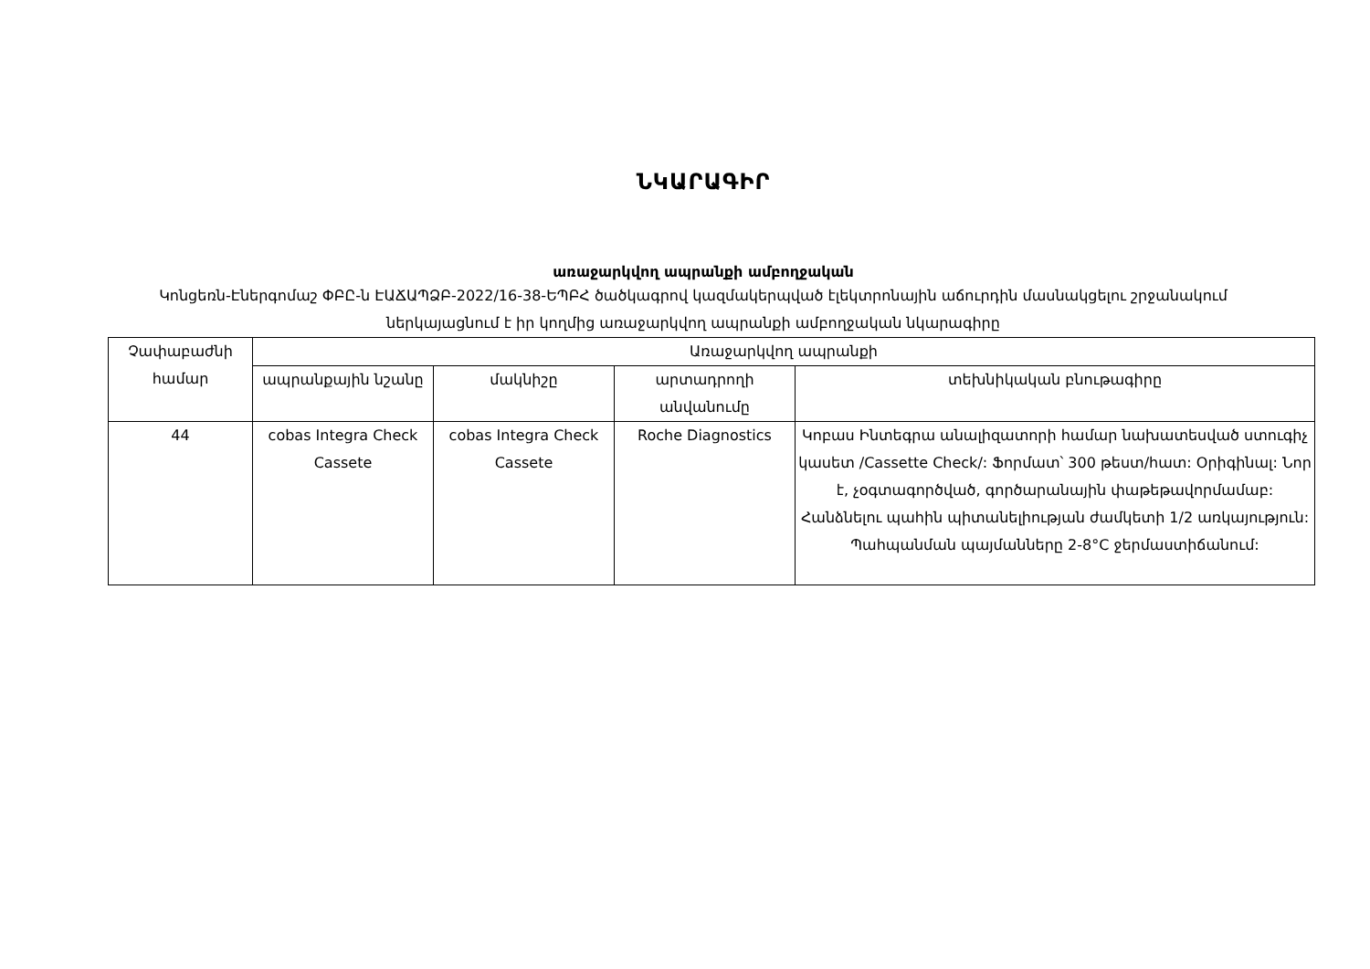ՆԿԱՐԱԳԻՐ
առաջարկվող ապրանքի ամբողջական
Կոնցեռն-Էներգոմաշ ՓԲԸ-ն ԷԱՃԱՊՁԲ-2022/16-38-ԵՊԲՀ ծածկագրով կազմակերպված էլեկտրոնային աճուրդին մասնակցելու շրջանակում ներկայացնում է իր կողմից առաջարկվող ապրանքի ամբողջական նկարագիրը
| Չափաբաժնի համար | Առաջարկվող ապրանքի | | | |
| --- | --- | --- | --- | --- |
| | ապրանքային նշանը | մակնիշը | արտադրողի անվանումը | տեխնիկական բնութագիրը |
| 44 | cobas Integra Check Cassete | cobas Integra Check Cassete | Roche Diagnostics | Կոբաս Ինտեգրա անալիզատորի համար նախատեսված ստուգիչ կասետ /Cassette Check/: Ֆորմատ՝ 300 թեստ/հատ: Օրիգինալ: Նոր է, չօգտագործված, գործարանային փաթեթավորմամաբ: Հանձնելու պահին պիտանելիության ժամկետի 1/2 առկայություն: Պահպանման պայմանները 2-8°C ջերմաստիճանում: |